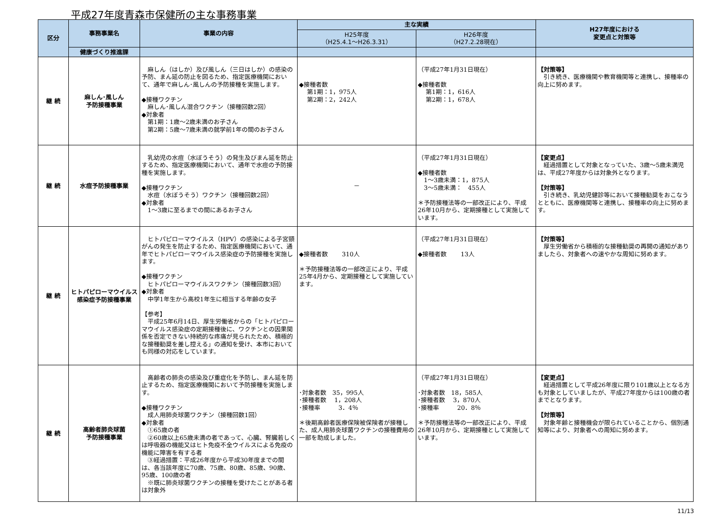平成27年度青森市保健所の主な事務事業
| 区分 | 事務事業名 | 事業の内容 | 主な実績 | | H27年度における 変更点と対策等 |
| --- | --- | --- | --- | --- | --- |
| | | | H25年度 （H25.4.1～H26.3.31） | H26年度 （H27.2.28現在） | |
| | 健康づくり推進課 | | | | |
| 継 続 | 麻しん･風しん 予防接種事業 | 麻しん（はしか）及び風しん（三日はしか）の感染の予防、まん延の防止を図るため、指定医療機関において、通年で麻しん･風しんの予防接種を実施します。 ◆接種ワクチン 麻しん･風しん混合ワクチン（接種回数2回） ◆対象者 第1期：1歳～2歳未満のお子さん 第2期：5歳～7歳未満の就学前1年の間のお子さん | ◆接種者数 第1期：1，975人 第2期：2，242人 | （平成27年1月31日現在） ◆接種者数 第1期：1，616人 第2期：1，678人 | 【対策等】 引き続き、医療機関や教育機関等と連携し、接種率の向上に努めます。 |
| 継 続 | 水痘予防接種事業 | 乳幼児の水痘（水ぼうそう）の発生及びまん延を防止するため、指定医療機関において、通年で水痘の予防接種を実施します。 ◆接種ワクチン 水痘（水ぼうそう）ワクチン（接種回数2回） ◆対象者 1～3歳に至るまでの間にあるお子さん | － | （平成27年1月31日現在） ◆接種者数 1～3歳未満：1，875人 3～5歳未満： 455人 ＊予防接種法等の一部改正により、平成26年10月から、定期接種として実施しています。 | 【変更点】 経過措置として対象となっていた、3歳～5歳未満児は、平成27年度からは対象外となります。 【対策等】 引き続き、乳幼児健診等において接種勧奨をおこなうとともに、医療機関等と連携し、接種率の向上に努めます。 |
| 継 続 | ヒトパピローマウイルス 感染症予防接種事業 | ヒトパピローマウイルス（HPV）の感染による子宮頸がんの発生を防止するため、指定医療機関において、通年でヒトパピローマウイルス感染症の予防接種を実施します。 ◆接種ワクチン ヒトパピローマウイルスワクチン（接種回数3回） ◆対象者 中学1年生から高校1年生に相当する年齢の女子 【参考】 平成25年6月14日、厚生労働省からの「ヒトパピローマウイルス感染症の定期接種後に、ワクチンとの因果関係を否定できない持続的な疼痛が見られたため、積極的な接種勧奨を差し控える」の通知を受け、本市においても同様の対応をしています。 | ◆接種者数 310人 ＊予防接種法等の一部改正により、平成25年4月から、定期接種として実施しています。 | （平成27年1月31日現在） ◆接種者数 13人 | 【対策等】 厚生労働省から積極的な接種勧奨の再開の通知がありましたら、対象者への速やかな周知に努めます。 |
| 継 続 | 高齢者肺炎球菌 予防接種事業 | 高齢者の肺炎の感染及び重症化を予防し、まん延を防止するため、指定医療機関において予防接種を実施します。 ◆接種ワクチン 成人用肺炎球菌ワクチン（接種回数1回） ◆対象者 ①65歳の者 ②60歳以上65歳未満の者であって、心臓、腎臓若しくは呼吸器の機能又はヒト免疫不全ウイルスによる免疫の機能に障害を有する者 ③経過措置：平成26年度から平成30年度までの間は、各当該年度に70歳、75歳、80歳、85歳、90歳、95歳、100歳の者 ※既に肺炎球菌ワクチンの接種を受けたことがある者は対象外 | ･対象者数 35，995人 ･接種者数 1，208人 ･接種率 3．4％ ＊後期高齢者医療保険被保険者が接種した、成人用肺炎球菌ワクチンの接種費用の一部を助成しました。 | （平成27年1月31日現在） ･対象者数 18，585人 ･接種者数 3，870人 ･接種率 20．8％ ＊予防接種法等の一部改正により、平成26年10月から、定期接種として実施しています。 | 【変更点】 経過措置として平成26年度に限り101歳以上となる方も対象としていましたが、平成27年度からは100歳の者までとなります。 【対策等】 対象年齢と接種機会が限られていることから、個別通知等により、対象者への周知に努めます。 |
11/13